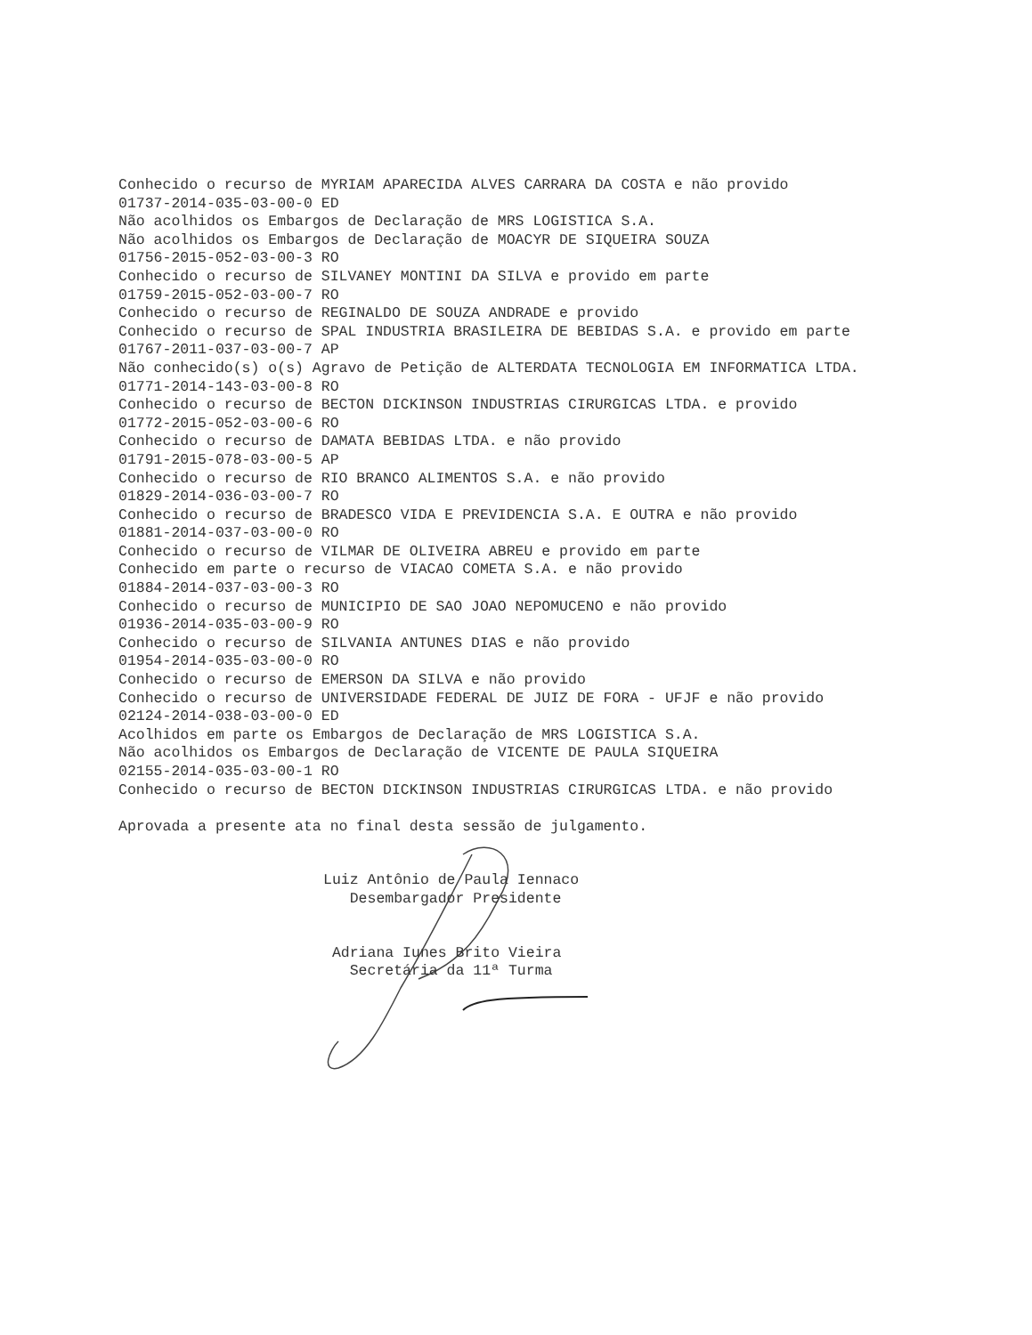Conhecido o recurso de MYRIAM APARECIDA ALVES CARRARA DA COSTA e não provido
01737-2014-035-03-00-0 ED
Não acolhidos os Embargos de Declaração de MRS LOGISTICA S.A.
Não acolhidos os Embargos de Declaração de MOACYR DE SIQUEIRA SOUZA
01756-2015-052-03-00-3 RO
Conhecido o recurso de SILVANEY MONTINI DA SILVA e provido em parte
01759-2015-052-03-00-7 RO
Conhecido o recurso de REGINALDO DE SOUZA ANDRADE e provido
Conhecido o recurso de SPAL INDUSTRIA BRASILEIRA DE BEBIDAS S.A. e provido em parte
01767-2011-037-03-00-7 AP
Não conhecido(s) o(s) Agravo de Petição de ALTERDATA TECNOLOGIA EM INFORMATICA LTDA.
01771-2014-143-03-00-8 RO
Conhecido o recurso de BECTON DICKINSON INDUSTRIAS CIRURGICAS LTDA. e provido
01772-2015-052-03-00-6 RO
Conhecido o recurso de DAMATA BEBIDAS LTDA. e não provido
01791-2015-078-03-00-5 AP
Conhecido o recurso de RIO BRANCO ALIMENTOS S.A. e não provido
01829-2014-036-03-00-7 RO
Conhecido o recurso de BRADESCO VIDA E PREVIDENCIA S.A. E OUTRA e não provido
01881-2014-037-03-00-0 RO
Conhecido o recurso de VILMAR DE OLIVEIRA ABREU e provido em parte
Conhecido em parte o recurso de VIACAO COMETA S.A. e não provido
01884-2014-037-03-00-3 RO
Conhecido o recurso de MUNICIPIO DE SAO JOAO NEPOMUCENO e não provido
01936-2014-035-03-00-9 RO
Conhecido o recurso de SILVANIA ANTUNES DIAS e não provido
01954-2014-035-03-00-0 RO
Conhecido o recurso de EMERSON DA SILVA e não provido
Conhecido o recurso de UNIVERSIDADE FEDERAL DE JUIZ DE FORA - UFJF e não provido
02124-2014-038-03-00-0 ED
Acolhidos em parte os Embargos de Declaração de MRS LOGISTICA S.A.
Não acolhidos os Embargos de Declaração de VICENTE DE PAULA SIQUEIRA
02155-2014-035-03-00-1 RO
Conhecido o recurso de BECTON DICKINSON INDUSTRIAS CIRURGICAS LTDA. e não provido
Aprovada a presente ata no final desta sessão de julgamento.
Luiz Antônio de Paula Iennaco
Desembargador Presidente
Adriana Iunes Brito Vieira
Secretária da 11ª Turma